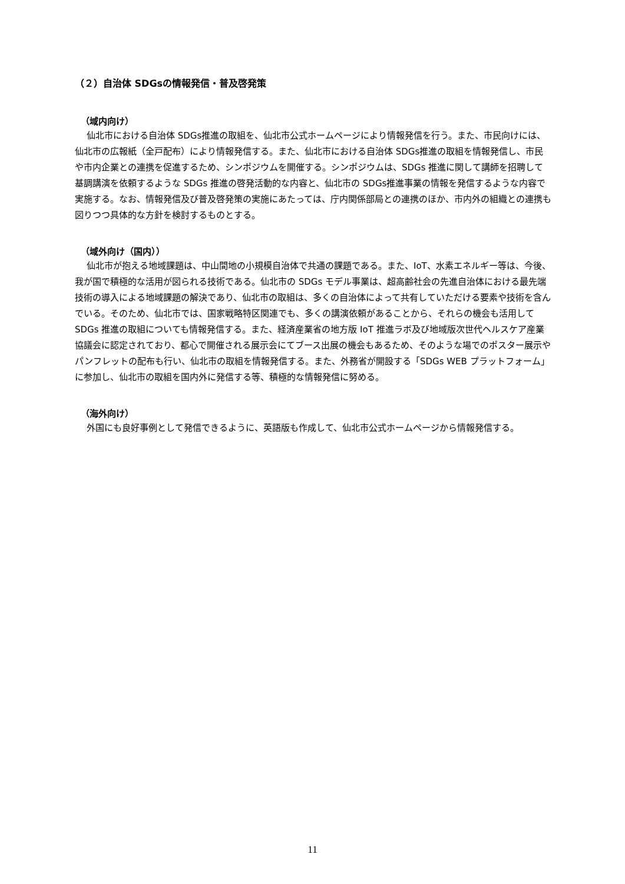（２）自治体 SDGsの情報発信・普及啓発策
（域内向け）
仙北市における自治体 SDGs推進の取組を、仙北市公式ホームページにより情報発信を行う。また、市民向けには、仙北市の広報紙（全戸配布）により情報発信する。また、仙北市における自治体 SDGs推進の取組を情報発信し、市民や市内企業との連携を促進するため、シンポジウムを開催する。シンポジウムは、SDGs 推進に関して講師を招聘して基調講演を依頼するような SDGs 推進の啓発活動的な内容と、仙北市の SDGs推進事業の情報を発信するような内容で実施する。なお、情報発信及び普及啓発策の実施にあたっては、庁内関係部局との連携のほか、市内外の組織との連携も図りつつ具体的な方針を検討するものとする。
（域外向け（国内））
仙北市が抱える地域課題は、中山間地の小規模自治体で共通の課題である。また、IoT、水素エネルギー等は、今後、我が国で積極的な活用が図られる技術である。仙北市の SDGs モデル事業は、超高齢社会の先進自治体における最先端技術の導入による地域課題の解決であり、仙北市の取組は、多くの自治体によって共有していただける要素や技術を含んでいる。そのため、仙北市では、国家戦略特区関連でも、多くの講演依頼があることから、それらの機会も活用して SDGs 推進の取組についても情報発信する。また、経済産業省の地方版 IoT 推進ラボ及び地域版次世代ヘルスケア産業協議会に認定されており、都心で開催される展示会にてブース出展の機会もあるため、そのような場でのポスター展示やパンフレットの配布も行い、仙北市の取組を情報発信する。また、外務省が開設する「SDGs WEB プラットフォーム」に参加し、仙北市の取組を国内外に発信する等、積極的な情報発信に努める。
（海外向け）
外国にも良好事例として発信できるように、英語版も作成して、仙北市公式ホームページから情報発信する。
11